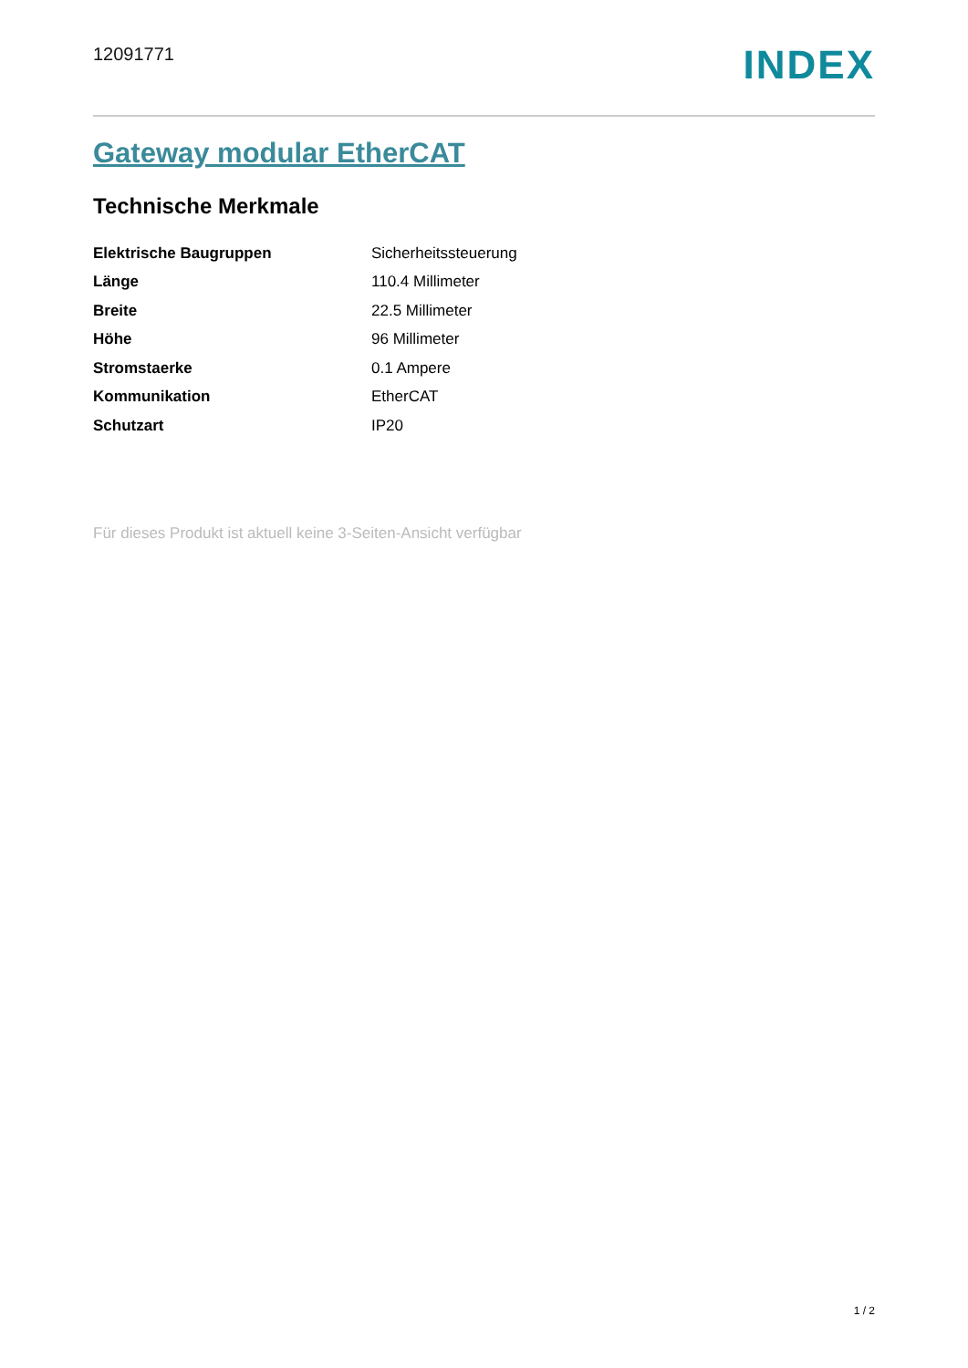12091771
INDEX
Gateway modular EtherCAT
Technische Merkmale
| Elektrische Baugruppen | Sicherheitssteuerung |
| Länge | 110.4 Millimeter |
| Breite | 22.5 Millimeter |
| Höhe | 96 Millimeter |
| Stromstaerke | 0.1 Ampere |
| Kommunikation | EtherCAT |
| Schutzart | IP20 |
Für dieses Produkt ist aktuell keine 3-Seiten-Ansicht verfügbar
1 / 2